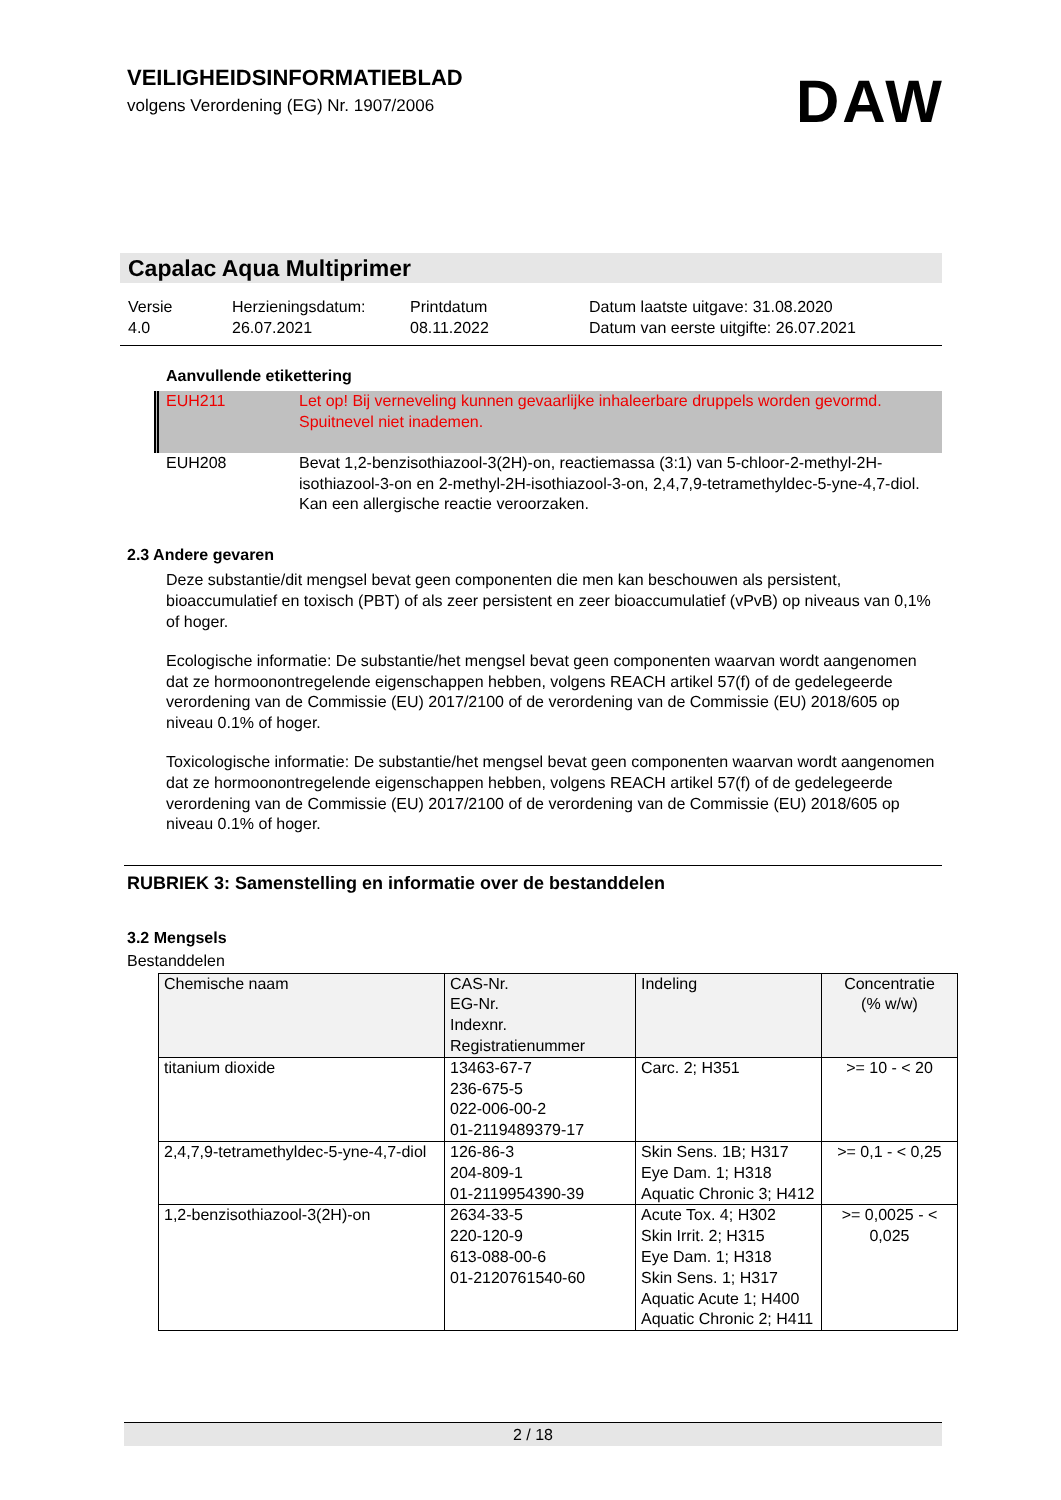VEILIGHEIDSINFORMATIEBLAD
volgens Verordening (EG) Nr. 1907/2006
DAW
Capalac Aqua Multiprimer
Versie
4.0
Herzieningsdatum:
26.07.2021
Printdatum
08.11.2022
Datum laatste uitgave: 31.08.2020
Datum van eerste uitgifte: 26.07.2021
Aanvullende etikettering
EUH211 Let op! Bij verneveling kunnen gevaarlijke inhaleerbare druppels worden gevormd. Spuitnevel niet inademen.
EUH208 Bevat 1,2-benzisothiazool-3(2H)-on, reactiemassa (3:1) van 5-chloor-2-methyl-2H-isothiazool-3-on en 2-methyl-2H-isothiazool-3-on, 2,4,7,9-tetramethyldec-5-yne-4,7-diol. Kan een allergische reactie veroorzaken.
2.3 Andere gevaren
Deze substantie/dit mengsel bevat geen componenten die men kan beschouwen als persistent, bioaccumulatief en toxisch (PBT) of als zeer persistent en zeer bioaccumulatief (vPvB) op niveaus van 0,1% of hoger.
Ecologische informatie: De substantie/het mengsel bevat geen componenten waarvan wordt aangenomen dat ze hormoonontregelende eigenschappen hebben, volgens REACH artikel 57(f) of de gedelegeerde verordening van de Commissie (EU) 2017/2100 of de verordening van de Commissie (EU) 2018/605 op niveau 0.1% of hoger.
Toxicologische informatie: De substantie/het mengsel bevat geen componenten waarvan wordt aangenomen dat ze hormoonontregelende eigenschappen hebben, volgens REACH artikel 57(f) of de gedelegeerde verordening van de Commissie (EU) 2017/2100 of de verordening van de Commissie (EU) 2018/605 op niveau 0.1% of hoger.
RUBRIEK 3: Samenstelling en informatie over de bestanddelen
3.2 Mengsels
Bestanddelen
| Chemische naam | CAS-Nr. EG-Nr. Indexnr. Registratienummer | Indeling | Concentratie (% w/w) |
| --- | --- | --- | --- |
| titanium dioxide | 13463-67-7 236-675-5 022-006-00-2 01-2119489379-17 | Carc. 2; H351 | >= 10 - < 20 |
| 2,4,7,9-tetramethyldec-5-yne-4,7-diol | 126-86-3 204-809-1 01-2119954390-39 | Skin Sens. 1B; H317 Eye Dam. 1; H318 Aquatic Chronic 3; H412 | >= 0,1 - < 0,25 |
| 1,2-benzisothiazool-3(2H)-on | 2634-33-5 220-120-9 613-088-00-6 01-2120761540-60 | Acute Tox. 4; H302 Skin Irrit. 2; H315 Eye Dam. 1; H318 Skin Sens. 1; H317 Aquatic Acute 1; H400 Aquatic Chronic 2; H411 | >= 0,0025 - < 0,025 |
2 / 18